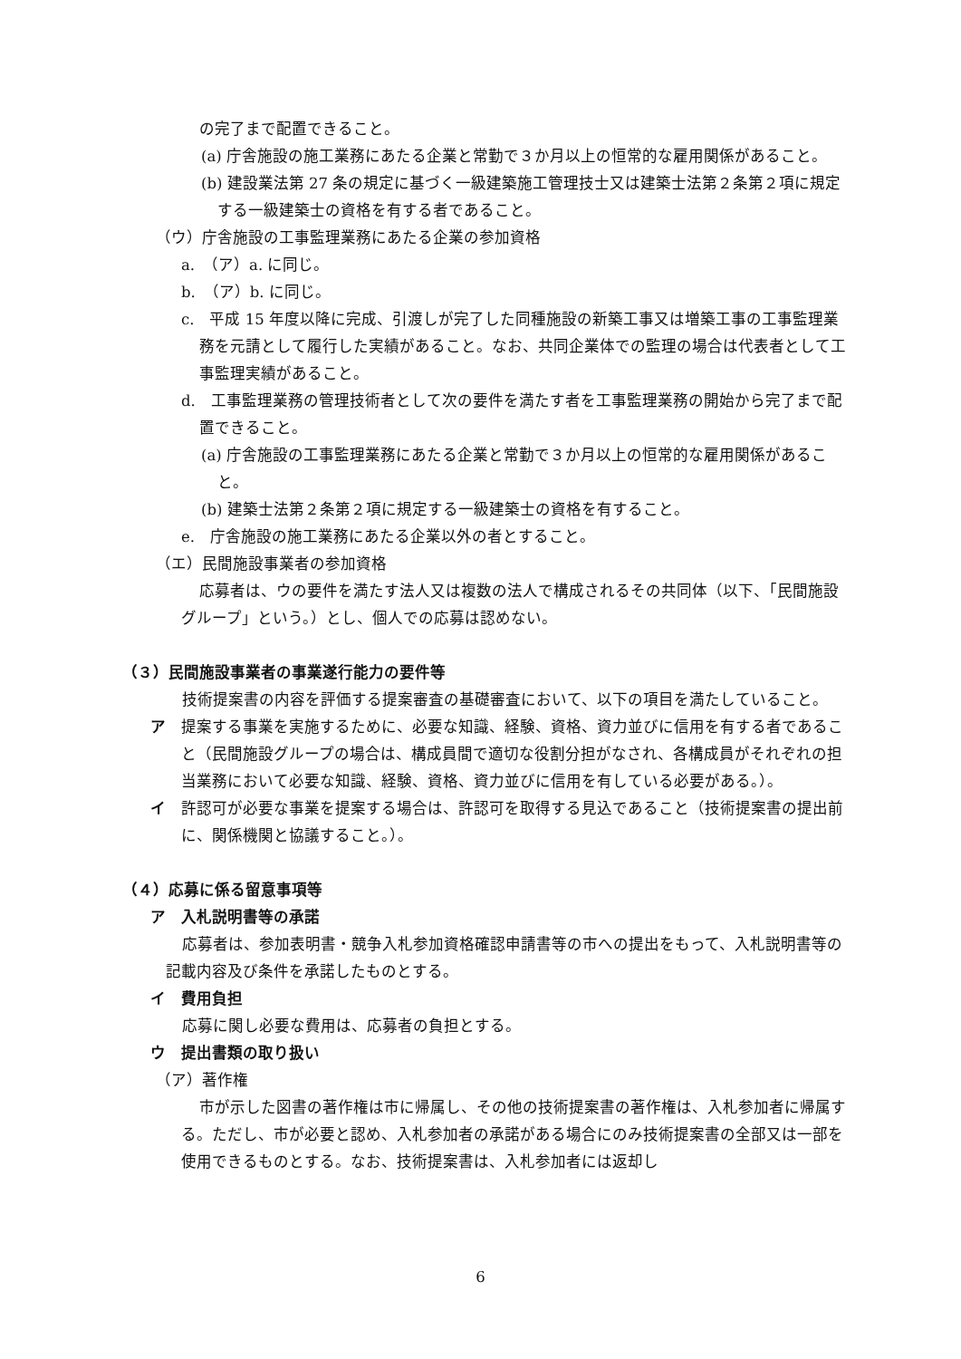の完了まで配置できること。
(a) 庁舎施設の施工業務にあたる企業と常勤で３か月以上の恒常的な雇用関係があること。
(b) 建設業法第 27 条の規定に基づく一級建築施工管理技士又は建築士法第２条第２項に規定する一級建築士の資格を有する者であること。
（ウ）庁舎施設の工事監理業務にあたる企業の参加資格
a.　（ア）a. に同じ。
b.　（ア）b. に同じ。
c.　平成 15 年度以降に完成、引渡しが完了した同種施設の新築工事又は増築工事の工事監理業務を元請として履行した実績があること。なお、共同企業体での監理の場合は代表者として工事監理実績があること。
d.　工事監理業務の管理技術者として次の要件を満たす者を工事監理業務の開始から完了まで配置できること。
(a) 庁舎施設の工事監理業務にあたる企業と常勤で３か月以上の恒常的な雇用関係があること。
(b) 建築士法第２条第２項に規定する一級建築士の資格を有すること。
e.　庁舎施設の施工業務にあたる企業以外の者とすること。
（エ）民間施設事業者の参加資格
応募者は、ウの要件を満たす法人又は複数の法人で構成されるその共同体（以下、「民間施設グループ」という。）とし、個人での応募は認めない。
（３）民間施設事業者の事業遂行能力の要件等
技術提案書の内容を評価する提案審査の基礎審査において、以下の項目を満たしていること。
ア　提案する事業を実施するために、必要な知識、経験、資格、資力並びに信用を有する者であること（民間施設グループの場合は、構成員間で適切な役割分担がなされ、各構成員がそれぞれの担当業務において必要な知識、経験、資格、資力並びに信用を有している必要がある。）。
イ　許認可が必要な事業を提案する場合は、許認可を取得する見込であること（技術提案書の提出前に、関係機関と協議すること。）。
（４）応募に係る留意事項等
ア　入札説明書等の承諾
応募者は、参加表明書・競争入札参加資格確認申請書等の市への提出をもって、入札説明書等の記載内容及び条件を承諾したものとする。
イ　費用負担
応募に関し必要な費用は、応募者の負担とする。
ウ　提出書類の取り扱い
（ア）著作権
市が示した図書の著作権は市に帰属し、その他の技術提案書の著作権は、入札参加者に帰属する。ただし、市が必要と認め、入札参加者の承諾がある場合にのみ技術提案書の全部又は一部を使用できるものとする。なお、技術提案書は、入札参加者には返却し
6